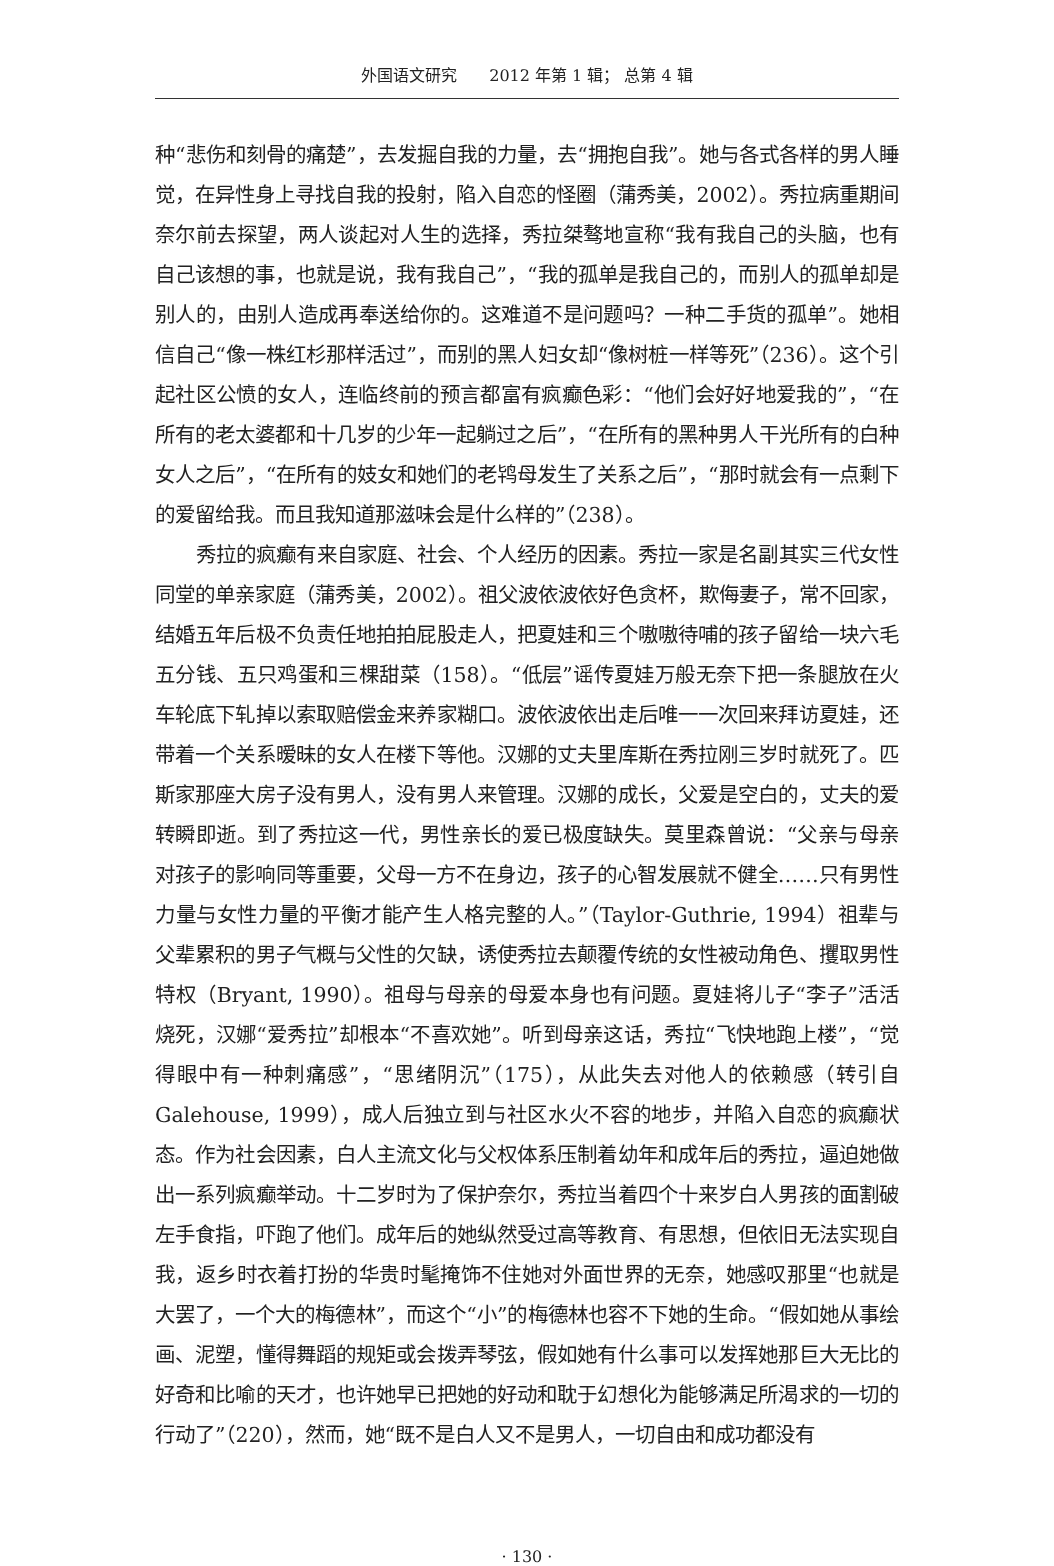外国语文研究　　2012 年第 1 辑； 总第 4 辑
种“悲伤和刻骨的痛楚”，去发掘自我的力量，去“拥抱自我”。她与各式各样的男人睡觉，在异性身上寻找自我的投射，陷入自恋的怪圈（蒲秀美，2002）。秀拉病重期间奈尔前去探望，两人谈起对人生的选择，秀拉桀骜地宣称“我有我自己的头脑，也有自己该想的事，也就是说，我有我自己”，“我的孤单是我自己的，而别人的孤单却是别人的，由别人造成再奉送给你的。这难道不是问题吗？一种二手货的孤单”。她相信自己“像一株红杉那样活过”，而别的黑人妇女却“像树桩一样等死”（236）。这个引起社区公愤的女人，连临终前的预言都富有疯癫色彩：“他们会好好地爱我的”，“在所有的老太婆都和十几岁的少年一起躺过之后”，“在所有的黑种男人干光所有的白种女人之后”，“在所有的妓女和她们的老鸨母发生了关系之后”，“那时就会有一点剩下的爱留给我。而且我知道那滋味会是什么样的”（238）。
秀拉的疯癫有来自家庭、社会、个人经历的因素。秀拉一家是名副其实三代女性同堂的单亲家庭（蒲秀美，2002）。祖父波依波依好色贪杯，欺侮妻子，常不回家，结婚五年后极不负责任地拍拍屁股走人，把夏娃和三个嗷嗷待哺的孩子留给一块六毛五分钱、五只鸡蛋和三棵甜菜（158）。“低层”谣传夏娃万般无奈下把一条腿放在火车轮底下轧掉以索取赔偿金来养家糊口。波依波依出走后唯一一次回来拜访夏娃，还带着一个关系暧昧的女人在楼下等他。汉娜的丈夫里库斯在秀拉刚三岁时就死了。匹斯家那座大房子没有男人，没有男人来管理。汉娜的成长，父爱是空白的，丈夫的爱转瞬即逝。到了秀拉这一代，男性亲长的爱已极度缺失。莫里森曾说：“父亲与母亲对孩子的影响同等重要，父母一方不在身边，孩子的心智发展就不健全……只有男性力量与女性力量的平衡才能产生人格完整的人。”（Taylor-Guthrie, 1994）祖辈与父辈累积的男子气概与父性的欠缺，诱使秀拉去颠覆传统的女性被动角色、攫取男性特权（Bryant, 1990）。祖母与母亲的母爱本身也有问题。夏娃将儿子“李子”活活烧死，汉娜“爱秀拉”却根本“不喜欢她”。听到母亲这话，秀拉“飞快地跑上楼”，“觉得眼中有一种刺痛感”，“思绪阴沉”（175），从此失去对他人的依赖感（转引自Galehouse, 1999），成人后独立到与社区水火不容的地步，并陷入自恋的疯癫状态。作为社会因素，白人主流文化与父权体系压制着幼年和成年后的秀拉，逼迫她做出一系列疯癫举动。十二岁时为了保护奈尔，秀拉当着四个十来岁白人男孩的面割破左手食指，吓跑了他们。成年后的她纵然受过高等教育、有思想，但依旧无法实现自我，返乡时衣着打扮的华贵时髦掩饰不住她对外面世界的无奈，她感叹那里“也就是大罢了，一个大的梅德林”，而这个“小”的梅德林也容不下她的生命。“假如她从事绘画、泥塑，懂得舞蹈的规矩或会拨弄琴弦，假如她有什么事可以发挥她那巨大无比的好奇和比喻的天才，也许她早已把她的好动和耽于幻想化为能够满足所渴求的一切的行动了”（220），然而，她“既不是白人又不是男人，一切自由和成功都没有
· 130 ·